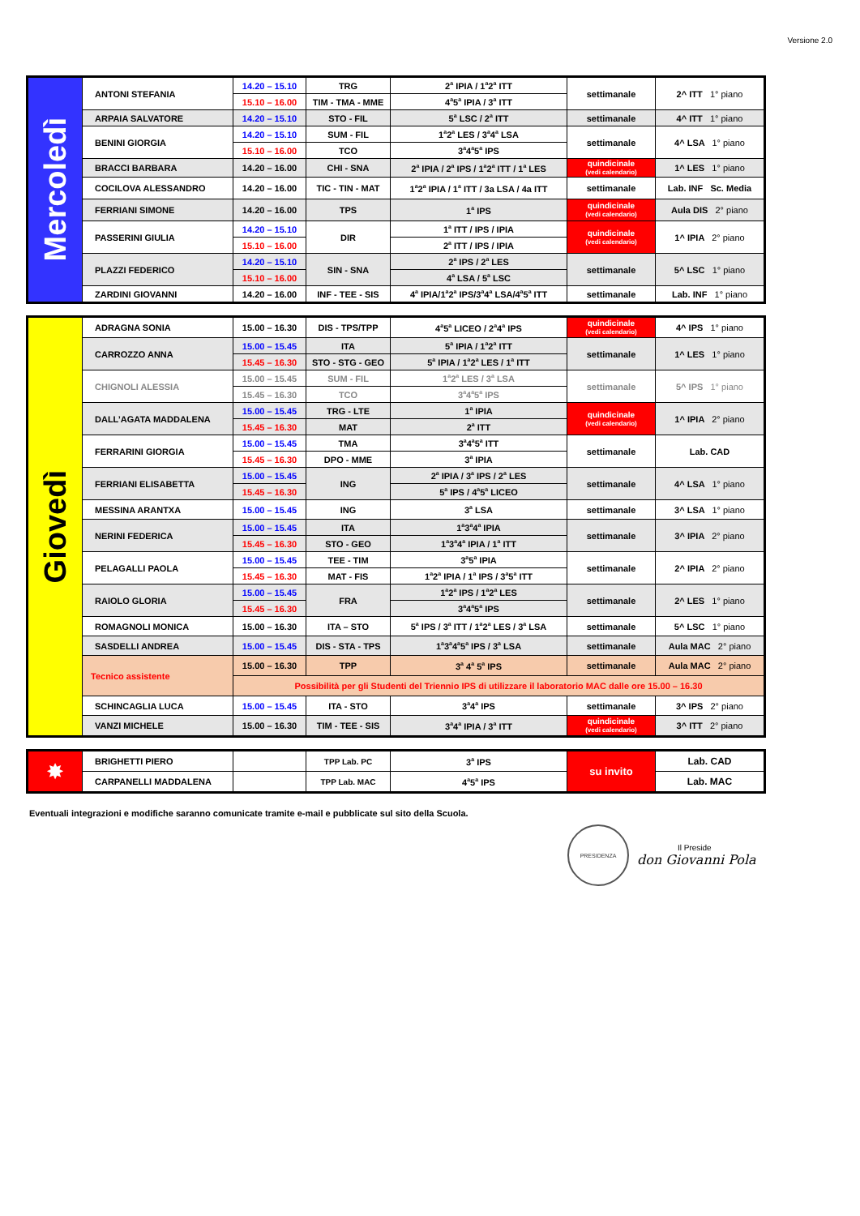Versione 2.0
| Mercoledì | ANTONI STEFANIA | 14.20 – 15.10 | TRG | 2<sup>a</sup> IPIA / 1<sup>a</sup>2<sup>a</sup> ITT | settimanale | 2^ ITT 1° piano |
| | | 15.10 – 16.00 | TIM - TMA - MME | 4<sup>a</sup>5<sup>a</sup> IPIA / 3<sup>a</sup> ITT | | |
| | ARPAIA SALVATORE | 14.20 – 15.10 | STO - FIL | 5<sup>a</sup> LSC / 2<sup>a</sup> ITT | settimanale | 4^ ITT 1° piano |
| | BENINI GIORGIA | 14.20 – 15.10 | SUM - FIL | 1<sup>a</sup>2<sup>a</sup> LES / 3<sup>a</sup>4<sup>a</sup> LSA | settimanale | 4^ LSA 1° piano |
| | | 15.10 – 16.00 | TCO | 3<sup>a</sup>4<sup>a</sup>5<sup>a</sup> IPS | | |
| | BRACCI BARBARA | 14.20 – 16.00 | CHI - SNA | 2<sup>a</sup> IPIA / 2<sup>a</sup> IPS / 1<sup>a</sup>2<sup>a</sup> ITT / 1<sup>a</sup> LES | quindicinale (vedi calendario) | 1^ LES 1° piano |
| | COCILOVA ALESSANDRO | 14.20 – 16.00 | TIC - TIN - MAT | 1<sup>a</sup>2<sup>a</sup> IPIA / 1<sup>a</sup> ITT / 3a LSA / 4a ITT | settimanale | Lab. INF Sc. Media |
| | FERRIANI SIMONE | 14.20 – 16.00 | TPS | 1<sup>a</sup> IPS | quindicinale (vedi calendario) | Aula DIS 2° piano |
| | PASSERINI GIULIA | 14.20 – 15.10 | DIR | 1<sup>a</sup> ITT / IPS / IPIA | quindicinale (vedi calendario) | 1^ IPIA 2° piano |
| | | 15.10 – 16.00 | | 2<sup>a</sup> ITT / IPS / IPIA | | |
| | PLAZZI FEDERICO | 14.20 – 15.10 | SIN - SNA | 2<sup>a</sup> IPS / 2<sup>a</sup> LES | settimanale | 5^ LSC 1° piano |
| | | 15.10 – 16.00 | | 4<sup>a</sup> LSA / 5<sup>a</sup> LSC | | |
| | ZARDINI GIOVANNI | 14.20 – 16.00 | INF - TEE - SIS | 4<sup>a</sup> IPIA/1<sup>a</sup>2<sup>a</sup> IPS/3<sup>a</sup>4<sup>a</sup> LSA/4<sup>a</sup>5<sup>a</sup> ITT | settimanale | Lab. INF 1° piano |
| Giovedì | ADRAGNA SONIA | 15.00 – 16.30 | DIS - TPS/TPP | 4<sup>a</sup>5<sup>a</sup> LICEO / 2<sup>a</sup>4<sup>a</sup> IPS | quindicinale (vedi calendario) | 4^ IPS 1° piano |
| | CARROZZO ANNA | 15.00 – 15.45 | ITA | 5<sup>a</sup> IPIA / 1<sup>a</sup>2<sup>a</sup> ITT | settimanale | 1^ LES 1° piano |
| | | 15.45 – 16.30 | STO - STG - GEO | 5<sup>a</sup> IPIA / 1<sup>a</sup>2<sup>a</sup> LES / 1<sup>a</sup> ITT | | |
| | CHIGNOLI ALESSIA | 15.00 – 15.45 | SUM - FIL | 1<sup>a</sup>2<sup>a</sup> LES / 3<sup>a</sup> LSA | settimanale | 5^ IPS 1° piano |
| | | 15.45 – 16.30 | TCO | 3<sup>a</sup>4<sup>a</sup>5<sup>a</sup> IPS | | |
| | DALL’AGATA MADDALENA | 15.00 – 15.45 | TRG - LTE | 1<sup>a</sup> IPIA | quindicinale (vedi calendario) | 1^ IPIA 2° piano |
| | | 15.45 – 16.30 | MAT | 2<sup>a</sup> ITT | | |
| | FERRARINI GIORGIA | 15.00 – 15.45 | TMA | 3<sup>a</sup>4<sup>a</sup>5<sup>a</sup> ITT | settimanale | Lab. CAD |
| | | 15.45 – 16.30 | DPO - MME | 3<sup>a</sup> IPIA | | |
| | FERRIANI ELISABETTA | 15.00 – 15.45 | ING | 2<sup>a</sup> IPIA / 3<sup>a</sup> IPS / 2<sup>a</sup> LES | settimanale | 4^ LSA 1° piano |
| | | 15.45 – 16.30 | | 5<sup>a</sup> IPS / 4<sup>a</sup>5<sup>a</sup> LICEO | | |
| | MESSINA ARANTXA | 15.00 – 15.45 | ING | 3<sup>a</sup> LSA | settimanale | 3^ LSA 1° piano |
| | NERINI FEDERICA | 15.00 – 15.45 | ITA | 1<sup>a</sup>3<sup>a</sup>4<sup>a</sup> IPIA | settimanale | 3^ IPIA 2° piano |
| | | 15.45 – 16.30 | STO - GEO | 1<sup>a</sup>3<sup>a</sup>4<sup>a</sup> IPIA / 1<sup>a</sup> ITT | | |
| | PELAGALLI PAOLA | 15.00 – 15.45 | TEE - TIM | 3<sup>a</sup>5<sup>a</sup> IPIA | settimanale | 2^ IPIA 2° piano |
| | | 15.45 – 16.30 | MAT - FIS | 1<sup>a</sup>2<sup>a</sup> IPIA / 1<sup>a</sup> IPS / 3<sup>a</sup>5<sup>a</sup> ITT | | |
| | RAIOLO GLORIA | 15.00 – 15.45 | FRA | 1<sup>a</sup>2<sup>a</sup> IPS / 1<sup>a</sup>2<sup>a</sup> LES | settimanale | 2^ LES 1° piano |
| | | 15.45 – 16.30 | | 3<sup>a</sup>4<sup>a</sup>5<sup>a</sup> IPS | | |
| | ROMAGNOLI MONICA | 15.00 – 16.30 | ITA – STO | 5<sup>a</sup> IPS / 3<sup>a</sup> ITT / 1<sup>a</sup>2<sup>a</sup> LES / 3<sup>a</sup> LSA | settimanale | 5^ LSC 1° piano |
| | SASDELLI ANDREA | 15.00 – 15.45 | DIS - STA - TPS | 1<sup>a</sup>3<sup>a</sup>4<sup>a</sup>5<sup>a</sup> IPS / 3<sup>a</sup> LSA | settimanale | Aula MAC 2° piano |
| | Tecnico assistente | 15.00 – 16.30 | TPP | 3<sup>a</sup> 4<sup>a</sup> 5<sup>a</sup> IPS | settimanale | Aula MAC 2° piano |
| | | Possibilità per gli Studenti del Triennio IPS di utilizzare il laboratorio MAC dalle ore 15.00 – 16.30 | | | | |
| | SCHINCAGLIA LUCA | 15.00 – 15.45 | ITA - STO | 3<sup>a</sup>4<sup>a</sup> IPS | settimanale | 3^ IPS 2° piano |
| | VANZI MICHELE | 15.00 – 16.30 | TIM - TEE - SIS | 3<sup>a</sup>4<sup>a</sup> IPIA / 3<sup>a</sup> ITT | quindicinale (vedi calendario) | 3^ ITT 2° piano |
| ✸ | BRIGHETTI PIERO | | TPP Lab. PC | 3<sup>a</sup> IPS | su invito | Lab. CAD |
| | CARPANELLI MADDALENA | | TPP Lab. MAC | 4<sup>a</sup>5<sup>a</sup> IPS | | Lab. MAC |
Eventuali integrazioni e modifiche saranno comunicate tramite e-mail e pubblicate sul sito della Scuola.
PRESIDENZA
Il Preside
don Giovanni Pola